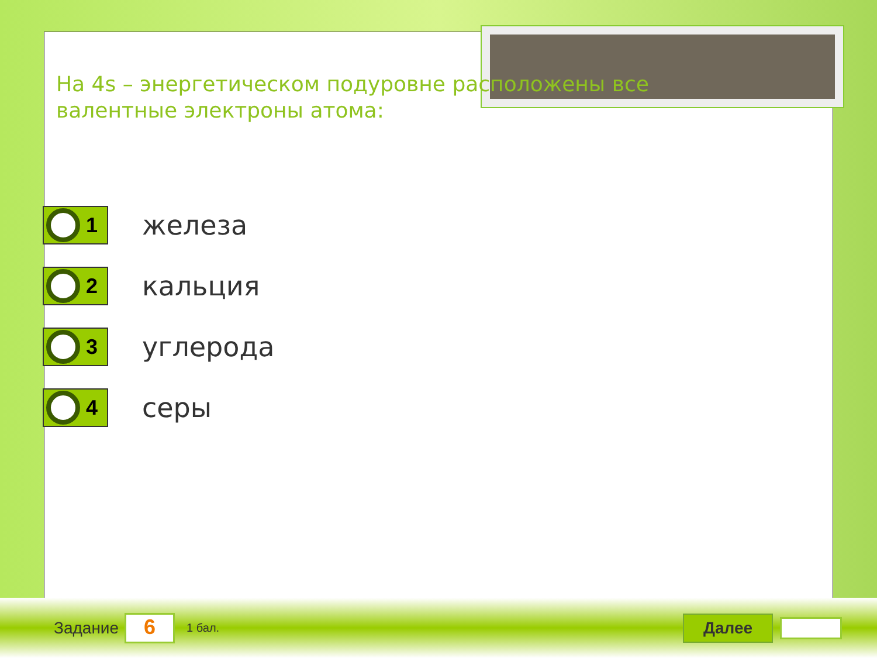На 4s – энергетическом подуровне расположены все валентные электроны атома:
1
железа
2
кальция
3
углерода
4
серы
Задание
6
1 бал.
Далее